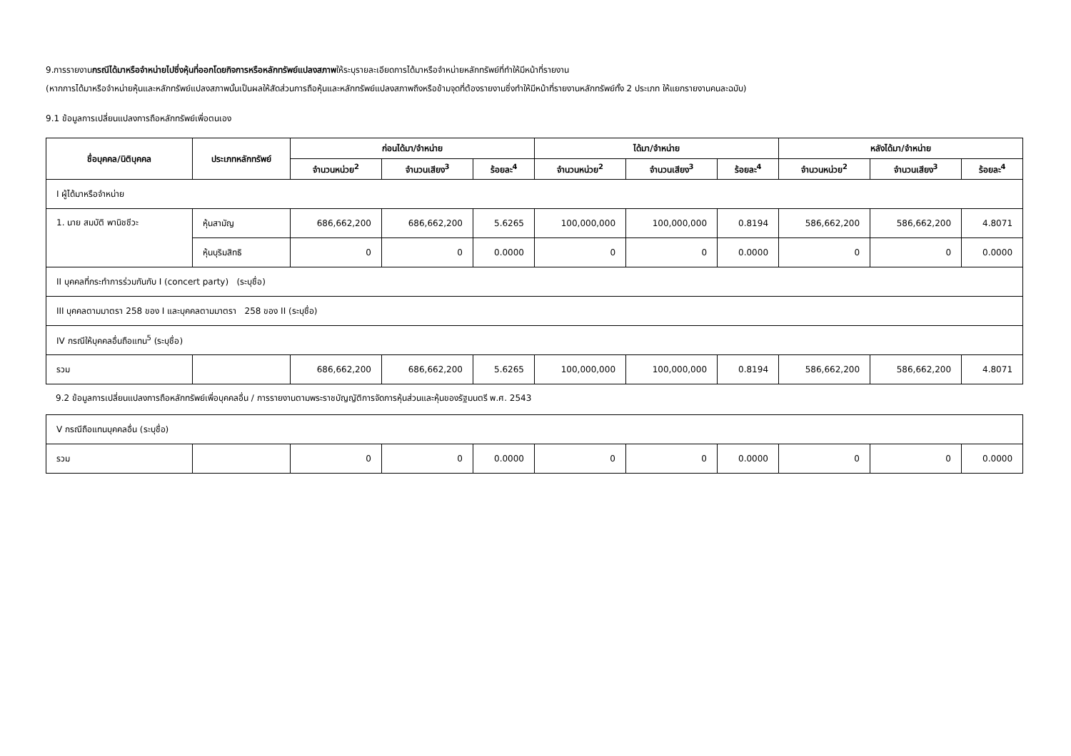9.การรายงานกรณีได้มาหรือจำหน่ายไปซึ่งหุ้นที่ออกโดยกิจการหรือหลักทรัพย์แปลงสภาพให้ระบุรายละเอียดการได้มาหรือจำหน่ายหลักทรัพย์ที่ทำให้มีหน้าที่รายงาน
(หากการได้มาหรือจำหน่ายหุ้นและหลักทรัพย์แปลงสภาพนั้นเป็นผลให้สัดส่วนการถือหุ้นและหลักทรัพย์แปลงสภาพถึงหรือข้ามจุดที่ต้องรายงานซึ่งทำให้มีหน้าที่รายงานหลักทรัพย์ทั้ง 2 ประเภท ให้แยกรายงานคนละฉบับ)
9.1 ข้อมูลการเปลี่ยนแปลงการถือหลักทรัพย์เพื่อตนเอง
| ชื่อบุคคล/นิติบุคคล | ประเภทหลักทรัพย์ | ก่อนได้มา/จำหน่าย | | | ได้มา/จำหน่าย | | | หลังได้มา/จำหน่าย | | |
| --- | --- | --- | --- | --- | --- | --- | --- | --- | --- | --- |
| | | จำนวนหน่วย<sup>2</sup> | จำนวนเสียง<sup>3</sup> | ร้อยละ<sup>4</sup> | จำนวนหน่วย<sup>2</sup> | จำนวนเสียง<sup>3</sup> | ร้อยละ<sup>4</sup> | จำนวนหน่วย<sup>2</sup> | จำนวนเสียง<sup>3</sup> | ร้อยละ<sup>4</sup> |
| I ผู้ได้มาหรือจำหน่าย | | | | | | | | | | |
| 1. นาย สมบัติ พานิชชีวะ | หุ้นสามัญ | 686,662,200 | 686,662,200 | 5.6265 | 100,000,000 | 100,000,000 | 0.8194 | 586,662,200 | 586,662,200 | 4.8071 |
| | หุ้นบุริมสิทธิ | 0 | 0 | 0.0000 | 0 | 0 | 0.0000 | 0 | 0 | 0.0000 |
| II บุคคลที่กระทำการร่วมกันกับ I (concert party) (ระบุชื่อ) | | | | | | | | | | |
| III บุคคลตามมาตรา 258 ของ I และบุคคลตามมาตรา 258 ของ II (ระบุชื่อ) | | | | | | | | | | |
| IV กรณีให้บุคคลอื่นถือแทน<sup>5</sup> (ระบุชื่อ) | | | | | | | | | | |
| รวม | | 686,662,200 | 686,662,200 | 5.6265 | 100,000,000 | 100,000,000 | 0.8194 | 586,662,200 | 586,662,200 | 4.8071 |
9.2 ข้อมูลการเปลี่ยนแปลงการถือหลักทรัพย์เพื่อบุคคลอื่น / การรายงานตามพระราชบัญญัติการจัดการหุ้นส่วนและหุ้นของรัฐมนตรี พ.ศ. 2543
| V กรณีถือแทนบุคคลอื่น (ระบุชื่อ) | | | | | | | | | | |
| รวม | | 0 | 0 | 0.0000 | 0 | 0 | 0.0000 | 0 | 0 | 0.0000 |